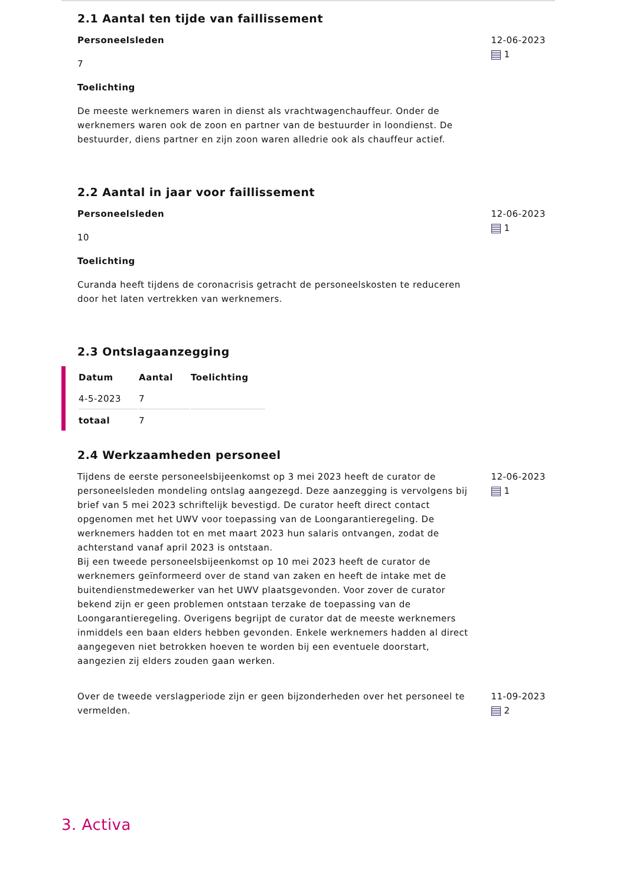2.1 Aantal ten tijde van faillissement
Personeelsleden
7
Toelichting
De meeste werknemers waren in dienst als vrachtwagenchauffeur. Onder de werknemers waren ook de zoon en partner van de bestuurder in loondienst. De bestuurder, diens partner en zijn zoon waren alledrie ook als chauffeur actief.
12-06-2023
1
2.2 Aantal in jaar voor faillissement
Personeelsleden
10
Toelichting
Curanda heeft tijdens de coronacrisis getracht de personeelskosten te reduceren door het laten vertrekken van werknemers.
12-06-2023
1
2.3 Ontslagaanzegging
| Datum | Aantal | Toelichting |
| --- | --- | --- |
| 4-5-2023 | 7 | |
| totaal | 7 | |
2.4 Werkzaamheden personeel
Tijdens de eerste personeelsbijeenkomst op 3 mei 2023 heeft de curator de personeelsleden mondeling ontslag aangezegd. Deze aanzegging is vervolgens bij brief van 5 mei 2023 schriftelijk bevestigd. De curator heeft direct contact opgenomen met het UWV voor toepassing van de Loongarantieregeling. De werknemers hadden tot en met maart 2023 hun salaris ontvangen, zodat de achterstand vanaf april 2023 is ontstaan.
Bij een tweede personeelsbijeenkomst op 10 mei 2023 heeft de curator de werknemers geïnformeerd over de stand van zaken en heeft de intake met de buitendienstmedewerker van het UWV plaatsgevonden. Voor zover de curator bekend zijn er geen problemen ontstaan terzake de toepassing van de Loongarantieregeling. Overigens begrijpt de curator dat de meeste werknemers inmiddels een baan elders hebben gevonden. Enkele werknemers hadden al direct aangegeven niet betrokken hoeven te worden bij een eventuele doorstart, aangezien zij elders zouden gaan werken.
12-06-2023
1
Over de tweede verslagperiode zijn er geen bijzonderheden over het personeel te vermelden.
11-09-2023
2
3. Activa